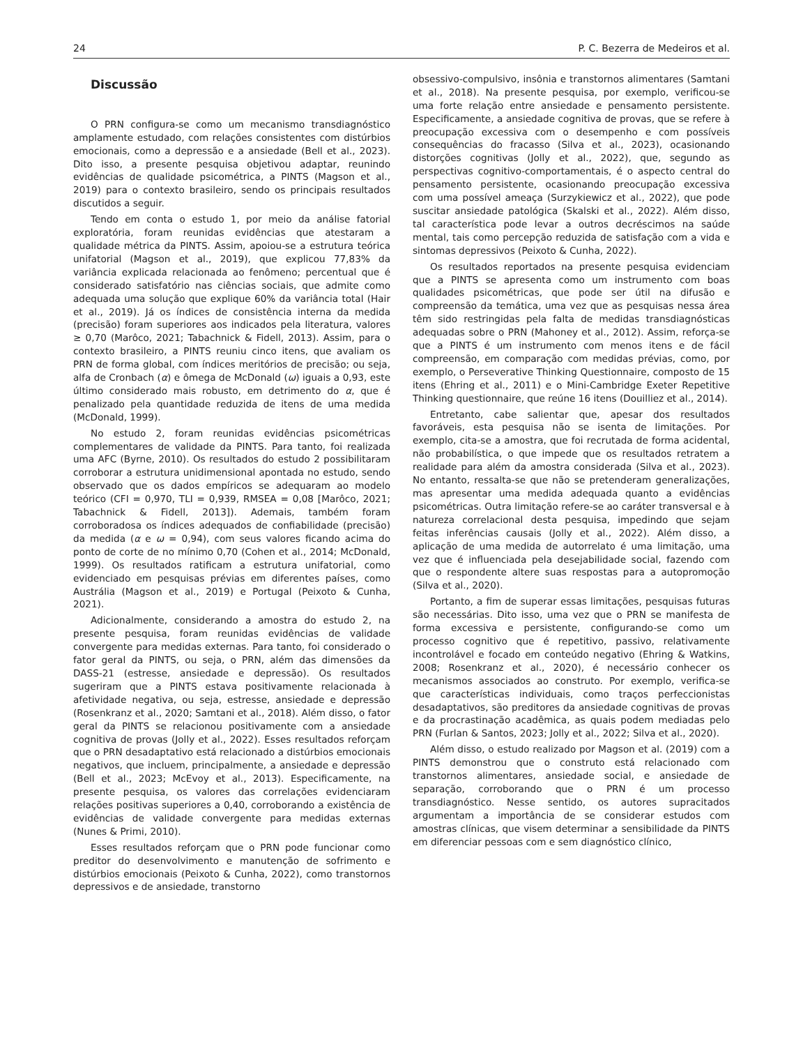24 P. C. Bezerra de Medeiros et al.
Discussão
O PRN configura-se como um mecanismo transdiagnóstico amplamente estudado, com relações consistentes com distúrbios emocionais, como a depressão e a ansiedade (Bell et al., 2023). Dito isso, a presente pesquisa objetivou adaptar, reunindo evidências de qualidade psicométrica, a PINTS (Magson et al., 2019) para o contexto brasileiro, sendo os principais resultados discutidos a seguir.
Tendo em conta o estudo 1, por meio da análise fatorial exploratória, foram reunidas evidências que atestaram a qualidade métrica da PINTS. Assim, apoiou-se a estrutura teórica unifatorial (Magson et al., 2019), que explicou 77,83% da variância explicada relacionada ao fenômeno; percentual que é considerado satisfatório nas ciências sociais, que admite como adequada uma solução que explique 60% da variância total (Hair et al., 2019). Já os índices de consistência interna da medida (precisão) foram superiores aos indicados pela literatura, valores ≥ 0,70 (Marôco, 2021; Tabachnick & Fidell, 2013). Assim, para o contexto brasileiro, a PINTS reuniu cinco itens, que avaliam os PRN de forma global, com índices meritórios de precisão; ou seja, alfa de Cronbach (α) e ômega de McDonald (ω) iguais a 0,93, este último considerado mais robusto, em detrimento do α, que é penalizado pela quantidade reduzida de itens de uma medida (McDonald, 1999).
No estudo 2, foram reunidas evidências psicométricas complementares de validade da PINTS. Para tanto, foi realizada uma AFC (Byrne, 2010). Os resultados do estudo 2 possibilitaram corroborar a estrutura unidimensional apontada no estudo, sendo observado que os dados empíricos se adequaram ao modelo teórico (CFI = 0,970, TLI = 0,939, RMSEA = 0,08 [Marôco, 2021; Tabachnick & Fidell, 2013]). Ademais, também foram corroboradosa os índices adequados de confiabilidade (precisão) da medida (α e ω = 0,94), com seus valores ficando acima do ponto de corte de no mínimo 0,70 (Cohen et al., 2014; McDonald, 1999). Os resultados ratificam a estrutura unifatorial, como evidenciado em pesquisas prévias em diferentes países, como Austrália (Magson et al., 2019) e Portugal (Peixoto & Cunha, 2021).
Adicionalmente, considerando a amostra do estudo 2, na presente pesquisa, foram reunidas evidências de validade convergente para medidas externas. Para tanto, foi considerado o fator geral da PINTS, ou seja, o PRN, além das dimensões da DASS-21 (estresse, ansiedade e depressão). Os resultados sugeriram que a PINTS estava positivamente relacionada à afetividade negativa, ou seja, estresse, ansiedade e depressão (Rosenkranz et al., 2020; Samtani et al., 2018). Além disso, o fator geral da PINTS se relacionou positivamente com a ansiedade cognitiva de provas (Jolly et al., 2022). Esses resultados reforçam que o PRN desadaptativo está relacionado a distúrbios emocionais negativos, que incluem, principalmente, a ansiedade e depressão (Bell et al., 2023; McEvoy et al., 2013). Especificamente, na presente pesquisa, os valores das correlações evidenciaram relações positivas superiores a 0,40, corroborando a existência de evidências de validade convergente para medidas externas (Nunes & Primi, 2010).
Esses resultados reforçam que o PRN pode funcionar como preditor do desenvolvimento e manutenção de sofrimento e distúrbios emocionais (Peixoto & Cunha, 2022), como transtornos depressivos e de ansiedade, transtorno
obsessivo-compulsivo, insônia e transtornos alimentares (Samtani et al., 2018). Na presente pesquisa, por exemplo, verificou-se uma forte relação entre ansiedade e pensamento persistente. Especificamente, a ansiedade cognitiva de provas, que se refere à preocupação excessiva com o desempenho e com possíveis consequências do fracasso (Silva et al., 2023), ocasionando distorções cognitivas (Jolly et al., 2022), que, segundo as perspectivas cognitivo-comportamentais, é o aspecto central do pensamento persistente, ocasionando preocupação excessiva com uma possível ameaça (Surzykiewicz et al., 2022), que pode suscitar ansiedade patológica (Skalski et al., 2022). Além disso, tal característica pode levar a outros decréscimos na saúde mental, tais como percepção reduzida de satisfação com a vida e sintomas depressivos (Peixoto & Cunha, 2022).
Os resultados reportados na presente pesquisa evidenciam que a PINTS se apresenta como um instrumento com boas qualidades psicométricas, que pode ser útil na difusão e compreensão da temática, uma vez que as pesquisas nessa área têm sido restringidas pela falta de medidas transdiagnósticas adequadas sobre o PRN (Mahoney et al., 2012). Assim, reforça-se que a PINTS é um instrumento com menos itens e de fácil compreensão, em comparação com medidas prévias, como, por exemplo, o Perseverative Thinking Questionnaire, composto de 15 itens (Ehring et al., 2011) e o Mini-Cambridge Exeter Repetitive Thinking questionnaire, que reúne 16 itens (Douilliez et al., 2014).
Entretanto, cabe salientar que, apesar dos resultados favoráveis, esta pesquisa não se isenta de limitações. Por exemplo, cita-se a amostra, que foi recrutada de forma acidental, não probabilística, o que impede que os resultados retratem a realidade para além da amostra considerada (Silva et al., 2023). No entanto, ressalta-se que não se pretenderam generalizações, mas apresentar uma medida adequada quanto a evidências psicométricas. Outra limitação refere-se ao caráter transversal e à natureza correlacional desta pesquisa, impedindo que sejam feitas inferências causais (Jolly et al., 2022). Além disso, a aplicação de uma medida de autorrelato é uma limitação, uma vez que é influenciada pela desejabilidade social, fazendo com que o respondente altere suas respostas para a autopromoção (Silva et al., 2020).
Portanto, a fim de superar essas limitações, pesquisas futuras são necessárias. Dito isso, uma vez que o PRN se manifesta de forma excessiva e persistente, configurando-se como um processo cognitivo que é repetitivo, passivo, relativamente incontrolável e focado em conteúdo negativo (Ehring & Watkins, 2008; Rosenkranz et al., 2020), é necessário conhecer os mecanismos associados ao construto. Por exemplo, verifica-se que características individuais, como traços perfeccionistas desadaptativos, são preditores da ansiedade cognitivas de provas e da procrastinação acadêmica, as quais podem mediadas pelo PRN (Furlan & Santos, 2023; Jolly et al., 2022; Silva et al., 2020).
Além disso, o estudo realizado por Magson et al. (2019) com a PINTS demonstrou que o construto está relacionado com transtornos alimentares, ansiedade social, e ansiedade de separação, corroborando que o PRN é um processo transdiagnóstico. Nesse sentido, os autores supracitados argumentam a importância de se considerar estudos com amostras clínicas, que visem determinar a sensibilidade da PINTS em diferenciar pessoas com e sem diagnóstico clínico,